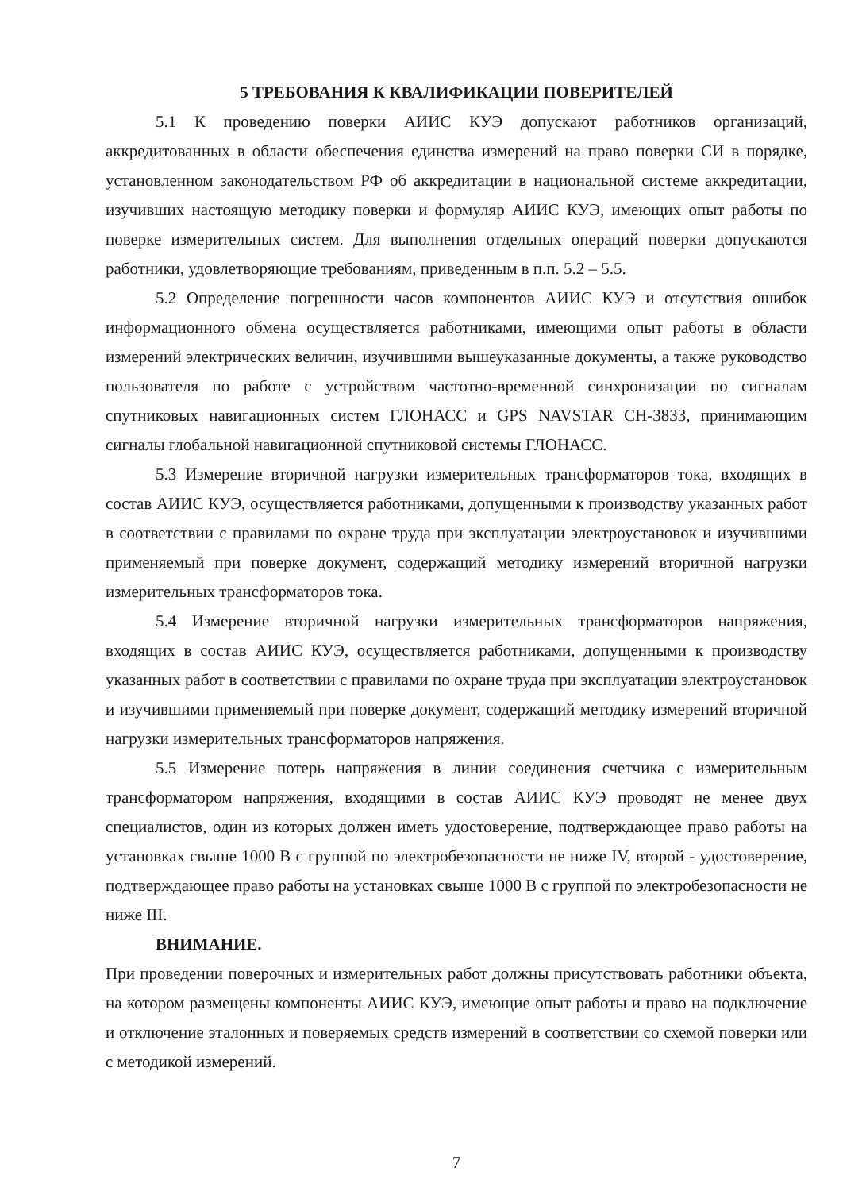5 ТРЕБОВАНИЯ К КВАЛИФИКАЦИИ ПОВЕРИТЕЛЕЙ
5.1 К проведению поверки АИИС КУЭ допускают работников организаций, аккредитованных в области обеспечения единства измерений на право поверки СИ в порядке, установленном законодательством РФ об аккредитации в национальной системе аккредитации, изучивших настоящую методику поверки и формуляр АИИС КУЭ, имеющих опыт работы по поверке измерительных систем. Для выполнения отдельных операций поверки допускаются работники, удовлетворяющие требованиям, приведенным в п.п. 5.2 – 5.5.
5.2 Определение погрешности часов компонентов АИИС КУЭ и отсутствия ошибок информационного обмена осуществляется работниками, имеющими опыт работы в области измерений электрических величин, изучившими вышеуказанные документы, а также руководство пользователя по работе с устройством частотно-временной синхронизации по сигналам спутниковых навигационных систем ГЛОНАСС и GPS NAVSTAR CH-3833, принимающим сигналы глобальной навигационной спутниковой системы ГЛОНАСС.
5.3 Измерение вторичной нагрузки измерительных трансформаторов тока, входящих в состав АИИС КУЭ, осуществляется работниками, допущенными к производству указанных работ в соответствии с правилами по охране труда при эксплуатации электроустановок и изучившими применяемый при поверке документ, содержащий методику измерений вторичной нагрузки измерительных трансформаторов тока.
5.4 Измерение вторичной нагрузки измерительных трансформаторов напряжения, входящих в состав АИИС КУЭ, осуществляется работниками, допущенными к производству указанных работ в соответствии с правилами по охране труда при эксплуатации электроустановок и изучившими применяемый при поверке документ, содержащий методику измерений вторичной нагрузки измерительных трансформаторов напряжения.
5.5 Измерение потерь напряжения в линии соединения счетчика с измерительным трансформатором напряжения, входящими в состав АИИС КУЭ проводят не менее двух специалистов, один из которых должен иметь удостоверение, подтверждающее право работы на установках свыше 1000 В с группой по электробезопасности не ниже IV, второй - удостоверение, подтверждающее право работы на установках свыше 1000 В с группой по электробезопасности не ниже III.
ВНИМАНИЕ.
При проведении поверочных и измерительных работ должны присутствовать работники объекта, на котором размещены компоненты АИИС КУЭ, имеющие опыт работы и право на подключение и отключение эталонных и поверяемых средств измерений в соответствии со схемой поверки или с методикой измерений.
7